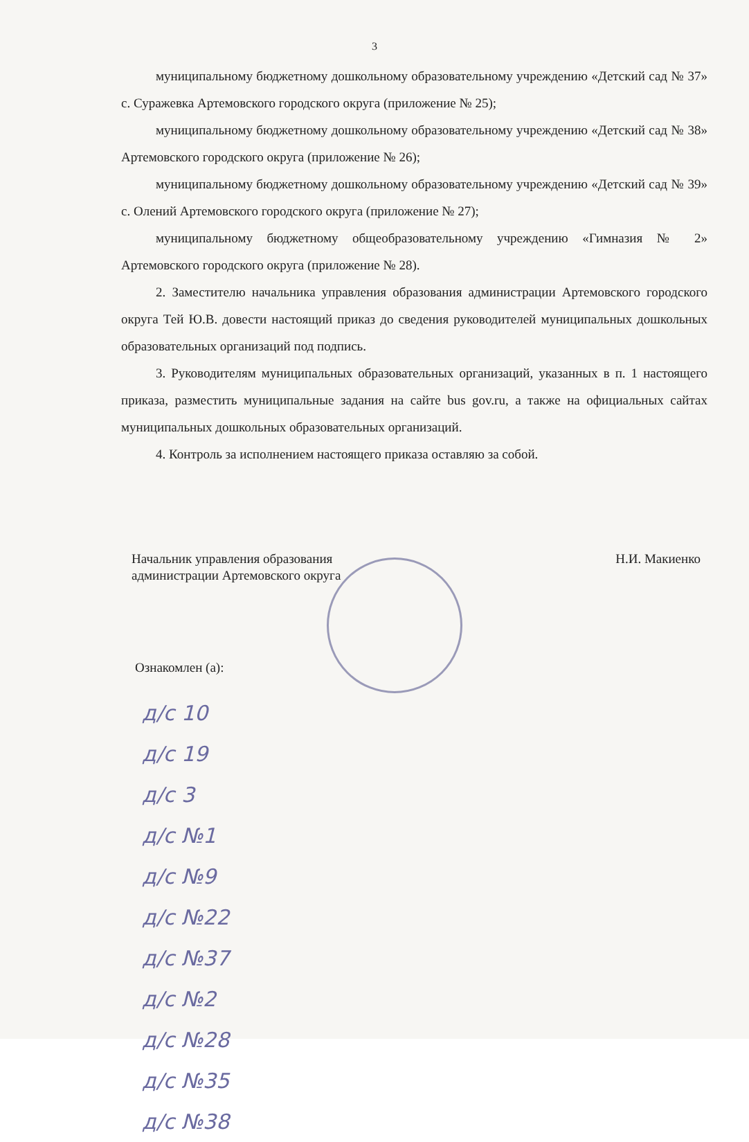3
муниципальному бюджетному дошкольному образовательному учреждению «Детский сад № 37» с. Суражевка Артемовского городского округа (приложение № 25);
муниципальному бюджетному дошкольному образовательному учреждению «Детский сад № 38» Артемовского городского округа (приложение № 26);
муниципальному бюджетному дошкольному образовательному учреждению «Детский сад № 39» с. Олений Артемовского городского округа (приложение № 27);
муниципальному бюджетному общеобразовательному учреждению «Гимназия № 2» Артемовского городского округа (приложение № 28).
2. Заместителю начальника управления образования администрации Артемовского городского округа Тей Ю.В. довести настоящий приказ до сведения руководителей муниципальных дошкольных образовательных организаций под подпись.
3. Руководителям муниципальных образовательных организаций, указанных в п. 1 настоящего приказа, разместить муниципальные задания на сайте bus gov.ru, а также на официальных сайтах муниципальных дошкольных образовательных организаций.
4. Контроль за исполнением настоящего приказа оставляю за собой.
Начальник управления образования
администрации Артемовского округа
Н.И. Макиенко
Ознакомлен (а):
д/с 10
д/с 19
д/с 3
д/с №1
д/с №9
д/с №22
д/с №37
д/с №2
д/с №28
д/с №35
д/с №38